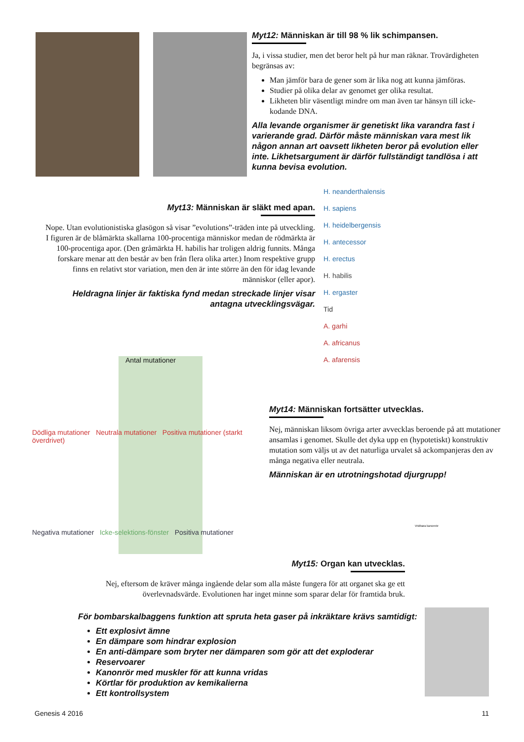Myt12: Människan är till 98 % lik schimpansen.
Ja, i vissa studier, men det beror helt på hur man räknar. Trovärdigheten begränsas av:
Man jämför bara de gener som är lika nog att kunna jämföras.
Studier på olika delar av genomet ger olika resultat.
Likheten blir väsentligt mindre om man även tar hänsyn till icke-kodande DNA.
Alla levande organismer är genetiskt lika varandra fast i varierande grad. Därför måste människan vara mest lik någon annan art oavsett likheten beror på evolution eller inte. Likhetsargument är därför fullständigt tandlösa i att kunna bevisa evolution.
Myt13: Människan är släkt med apan.
Nope. Utan evolutionistiska glasögon så visar ”evolutions”-träden inte på utveckling. I figuren är de blåmärkta skallarna 100-procentiga människor medan de rödmärkta är 100-procentiga apor. (Den gråmärkta H. habilis har troligen aldrig funnits. Många forskare menar att den består av ben från flera olika arter.) Inom respektive grupp finns en relativt stor variation, men den är inte större än den för idag levande människor (eller apor).
Heldragna linjer är faktiska fynd medan streckade linjer visar antagna utvecklingsvägar.
H. neanderthalensis
H. sapiens
H. heidelbergensis
H. antecessor
H. erectus
H. habilis
H. ergaster
Tid
A. garhi
A. africanus
A. afarensis
Antal mutationer
Dödliga mutationer Neutrala mutationer Positiva mutationer (starkt överdrivet)
Negativa mutationer Icke-selektions-fönster Positiva mutationer
Myt14: Människan fortsätter utvecklas.
Nej, människan liksom övriga arter avvecklas beroende på att mutationer ansamlas i genomet. Skulle det dyka upp en (hypotetiskt) konstruktiv mutation som väljs ut av det naturliga urvalet så ackompanjeras den av många negativa eller neutrala.
Människan är en utrotningshotad djurgrupp!
Myt15: Organ kan utvecklas.
Nej, eftersom de kräver många ingående delar som alla måste fungera för att organet ska ge ett överlevnadsvärde. Evolutionen har inget minne som sparar delar för framtida bruk.
Vridbara kanonrör
För bombarskalbaggens funktion att spruta heta gaser på inkräktare krävs samtidigt:
Ett explosivt ämne
En dämpare som hindrar explosion
En anti-dämpare som bryter ner dämparen som gör att det exploderar
Reservoarer
Kanonrör med muskler för att kunna vridas
Körtlar för produktion av kemikalierna
Ett kontrollsystem
Genesis 4 2016 11